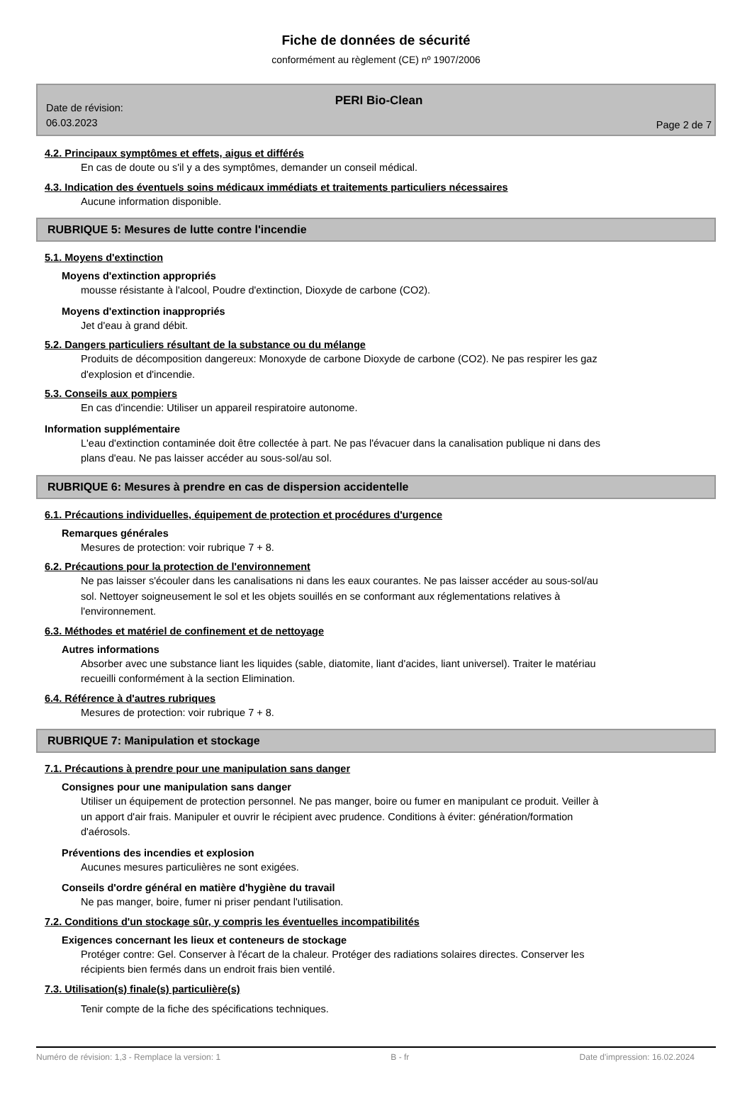Fiche de données de sécurité
conformément au règlement (CE) nº 1907/2006
PERI Bio-Clean
Date de révision:
06.03.2023
Page 2 de 7
4.2. Principaux symptômes et effets, aigus et différés
En cas de doute ou s'il y a des symptômes, demander un conseil médical.
4.3. Indication des éventuels soins médicaux immédiats et traitements particuliers nécessaires
Aucune information disponible.
RUBRIQUE 5: Mesures de lutte contre l'incendie
5.1. Moyens d'extinction
Moyens d'extinction appropriés
mousse résistante à l'alcool, Poudre d'extinction, Dioxyde de carbone (CO2).
Moyens d'extinction inappropriés
Jet d'eau à grand débit.
5.2. Dangers particuliers résultant de la substance ou du mélange
Produits de décomposition dangereux: Monoxyde de carbone Dioxyde de carbone (CO2). Ne pas respirer les gaz d'explosion et d'incendie.
5.3. Conseils aux pompiers
En cas d'incendie: Utiliser un appareil respiratoire autonome.
Information supplémentaire
L'eau d'extinction contaminée doit être collectée à part. Ne pas l'évacuer dans la canalisation publique ni dans des plans d'eau. Ne pas laisser accéder au sous-sol/au sol.
RUBRIQUE 6: Mesures à prendre en cas de dispersion accidentelle
6.1. Précautions individuelles, équipement de protection et procédures d'urgence
Remarques générales
Mesures de protection: voir rubrique 7 + 8.
6.2. Précautions pour la protection de l'environnement
Ne pas laisser s'écouler dans les canalisations ni dans les eaux courantes. Ne pas laisser accéder au sous-sol/au sol. Nettoyer soigneusement le sol et les objets souillés en se conformant aux réglementations relatives à l'environnement.
6.3. Méthodes et matériel de confinement et de nettoyage
Autres informations
Absorber avec une substance liant les liquides (sable, diatomite, liant d'acides, liant universel). Traiter le matériau recueilli conformément à la section Elimination.
6.4. Référence à d'autres rubriques
Mesures de protection: voir rubrique 7 + 8.
RUBRIQUE 7: Manipulation et stockage
7.1. Précautions à prendre pour une manipulation sans danger
Consignes pour une manipulation sans danger
Utiliser un équipement de protection personnel. Ne pas manger, boire ou fumer en manipulant ce produit. Veiller à un apport d'air frais. Manipuler et ouvrir le récipient avec prudence. Conditions à éviter: génération/formation d'aérosols.
Préventions des incendies et explosion
Aucunes mesures particulières ne sont exigées.
Conseils d'ordre général en matière d'hygiène du travail
Ne pas manger, boire, fumer ni priser pendant l'utilisation.
7.2. Conditions d'un stockage sûr, y compris les éventuelles incompatibilités
Exigences concernant les lieux et conteneurs de stockage
Protéger contre: Gel. Conserver à l'écart de la chaleur. Protéger des radiations solaires directes. Conserver les récipients bien fermés dans un endroit frais bien ventilé.
7.3. Utilisation(s) finale(s) particulière(s)
Tenir compte de la fiche des spécifications techniques.
Numéro de révision: 1,3 - Remplace la version: 1 B - fr Date d'impression: 16.02.2024